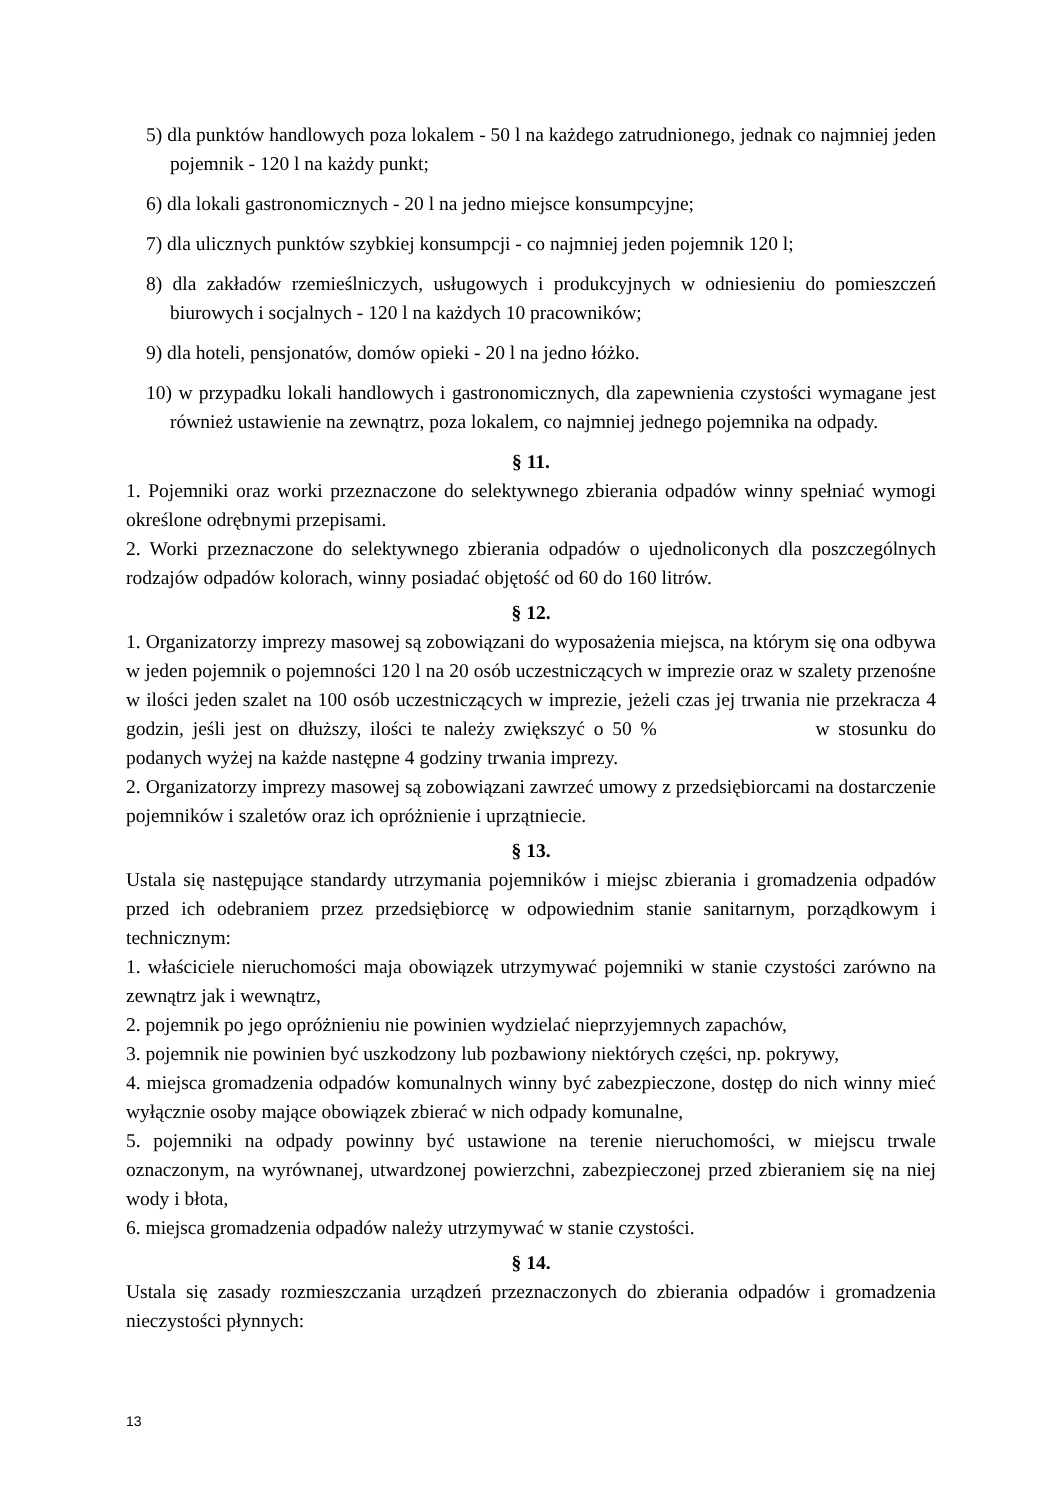5) dla punktów handlowych poza lokalem - 50 l na każdego zatrudnionego, jednak co najmniej jeden pojemnik - 120 l na każdy punkt;
6) dla lokali gastronomicznych - 20 l na jedno miejsce konsumpcyjne;
7) dla ulicznych punktów szybkiej konsumpcji - co najmniej jeden pojemnik 120 l;
8) dla zakładów rzemieślniczych, usługowych i produkcyjnych w odniesieniu do pomieszczeń biurowych i socjalnych - 120 l na każdych 10 pracowników;
9) dla hoteli, pensjonatów, domów opieki - 20 l na jedno łóżko.
10) w przypadku lokali handlowych i gastronomicznych, dla zapewnienia czystości wymagane jest również ustawienie na zewnątrz, poza lokalem, co najmniej jednego pojemnika na odpady.
§ 11.
1. Pojemniki oraz worki przeznaczone do selektywnego zbierania odpadów winny spełniać wymogi określone odrębnymi przepisami.
2. Worki przeznaczone do selektywnego zbierania odpadów o ujednoliconych dla poszczególnych rodzajów odpadów kolorach, winny posiadać objętość od 60 do 160 litrów.
§ 12.
1. Organizatorzy imprezy masowej są zobowiązani do wyposażenia miejsca, na którym się ona odbywa w jeden pojemnik o pojemności 120 l na 20 osób uczestniczących w imprezie oraz w szalety przenośne w ilości jeden szalet na 100 osób uczestniczących w imprezie, jeżeli czas jej trwania nie przekracza 4 godzin, jeśli jest on dłuższy, ilości te należy zwiększyć o 50 % w stosunku do podanych wyżej na każde następne 4 godziny trwania imprezy.
2. Organizatorzy imprezy masowej są zobowiązani zawrzeć umowy z przedsiębiorcami na dostarczenie pojemników i szaletów oraz ich opróżnienie i uprzątniecie.
§ 13.
Ustala się następujące standardy utrzymania pojemników i miejsc zbierania i gromadzenia odpadów przed ich odebraniem przez przedsiębiorcę w odpowiednim stanie sanitarnym, porządkowym i technicznym:
1. właściciele nieruchomości maja obowiązek utrzymywać pojemniki w stanie czystości zarówno na zewnątrz jak i wewnątrz,
2. pojemnik po jego opróżnieniu nie powinien wydzielać nieprzyjemnych zapachów,
3. pojemnik nie powinien być uszkodzony lub pozbawiony niektórych części, np. pokrywy,
4. miejsca gromadzenia odpadów komunalnych winny być zabezpieczone, dostęp do nich winny mieć wyłącznie osoby mające obowiązek zbierać w nich odpady komunalne,
5. pojemniki na odpady powinny być ustawione na terenie nieruchomości, w miejscu trwale oznaczonym, na wyrównanej, utwardzonej powierzchni, zabezpieczonej przed zbieraniem się na niej wody i błota,
6. miejsca gromadzenia odpadów należy utrzymywać w stanie czystości.
§ 14.
Ustala się zasady rozmieszczania urządzeń przeznaczonych do zbierania odpadów i gromadzenia nieczystości płynnych:
13